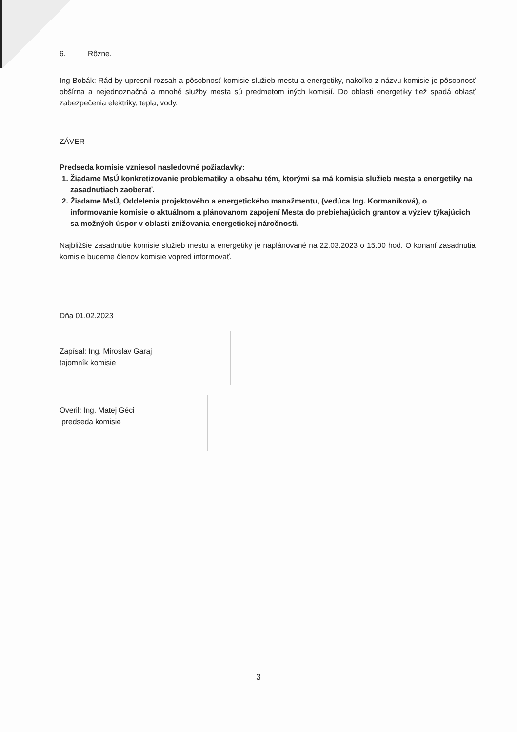6. Rôzne.
Ing Bobák: Rád by upresnil rozsah a pôsobnosť komisie služieb mestu a energetiky, nakoľko z názvu komisie je pôsobnosť obšírna a nejednoznačná a mnohé služby mesta sú predmetom iných komisií. Do oblasti energetiky tiež spadá oblasť zabezpečenia elektriky, tepla, vody.
ZÁVER
Predseda komisie vzniesol nasledovné požiadavky:
1. Žiadame MsÚ konkretizovanie problematiky a obsahu tém, ktorými sa má komisia služieb mesta a energetiky na zasadnutiach zaoberať.
2. Žiadame MsÚ, Oddelenia projektového a energetického manažmentu, (vedúca Ing. Kormaníková), o informovanie komisie o aktuálnom a plánovanom zapojení Mesta do prebiehajúcich grantov a výziev týkajúcich sa možných úspor v oblasti znižovania energetickej náročnosti.
Najbližšie zasadnutie komisie služieb mestu a energetiky je naplánované na 22.03.2023 o 15.00 hod. O konaní zasadnutia komisie budeme členov komisie vopred informovať.
Dňa 01.02.2023
Zapísal: Ing. Miroslav Garaj
tajomník komisie
Overil: Ing. Matej Géci
predseda komisie
3